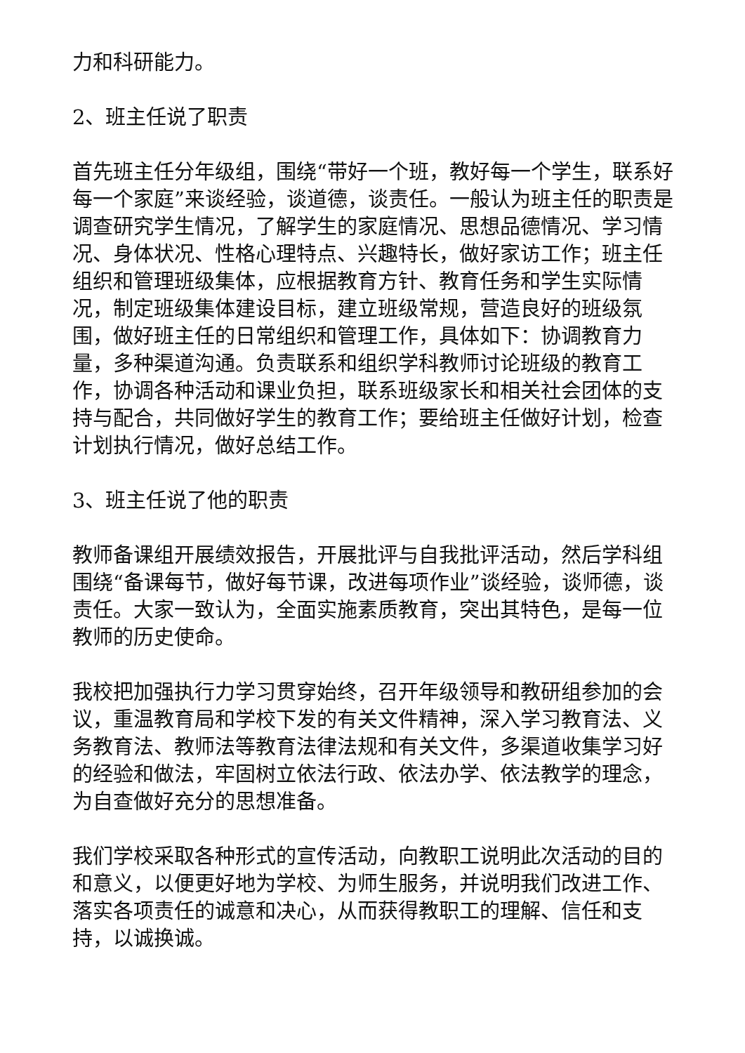力和科研能力。
2、班主任说了职责
首先班主任分年级组，围绕“带好一个班，教好每一个学生，联系好每一个家庭”来谈经验，谈道德，谈责任。一般认为班主任的职责是调查研究学生情况，了解学生的家庭情况、思想品德情况、学习情况、身体状况、性格心理特点、兴趣特长，做好家访工作；班主任组织和管理班级集体，应根据教育方针、教育任务和学生实际情况，制定班级集体建设目标，建立班级常规，营造良好的班级氛围，做好班主任的日常组织和管理工作，具体如下：协调教育力量，多种渠道沟通。负责联系和组织学科教师讨论班级的教育工作，协调各种活动和课业负担，联系班级家长和相关社会团体的支持与配合，共同做好学生的教育工作；要给班主任做好计划，检查计划执行情况，做好总结工作。
3、班主任说了他的职责
教师备课组开展绩效报告，开展批评与自我批评活动，然后学科组围绕“备课每节，做好每节课，改进每项作业”谈经验，谈师德，谈责任。大家一致认为，全面实施素质教育，突出其特色，是每一位教师的历史使命。
我校把加强执行力学习贯穿始终，召开年级领导和教研组参加的会议，重温教育局和学校下发的有关文件精神，深入学习教育法、义务教育法、教师法等教育法律法规和有关文件，多渠道收集学习好的经验和做法，牢固树立依法行政、依法办学、依法教学的理念，为自查做好充分的思想准备。
我们学校采取各种形式的宣传活动，向教职工说明此次活动的目的和意义，以便更好地为学校、为师生服务，并说明我们改进工作、落实各项责任的诚意和决心，从而获得教职工的理解、信任和支持，以诚换诚。